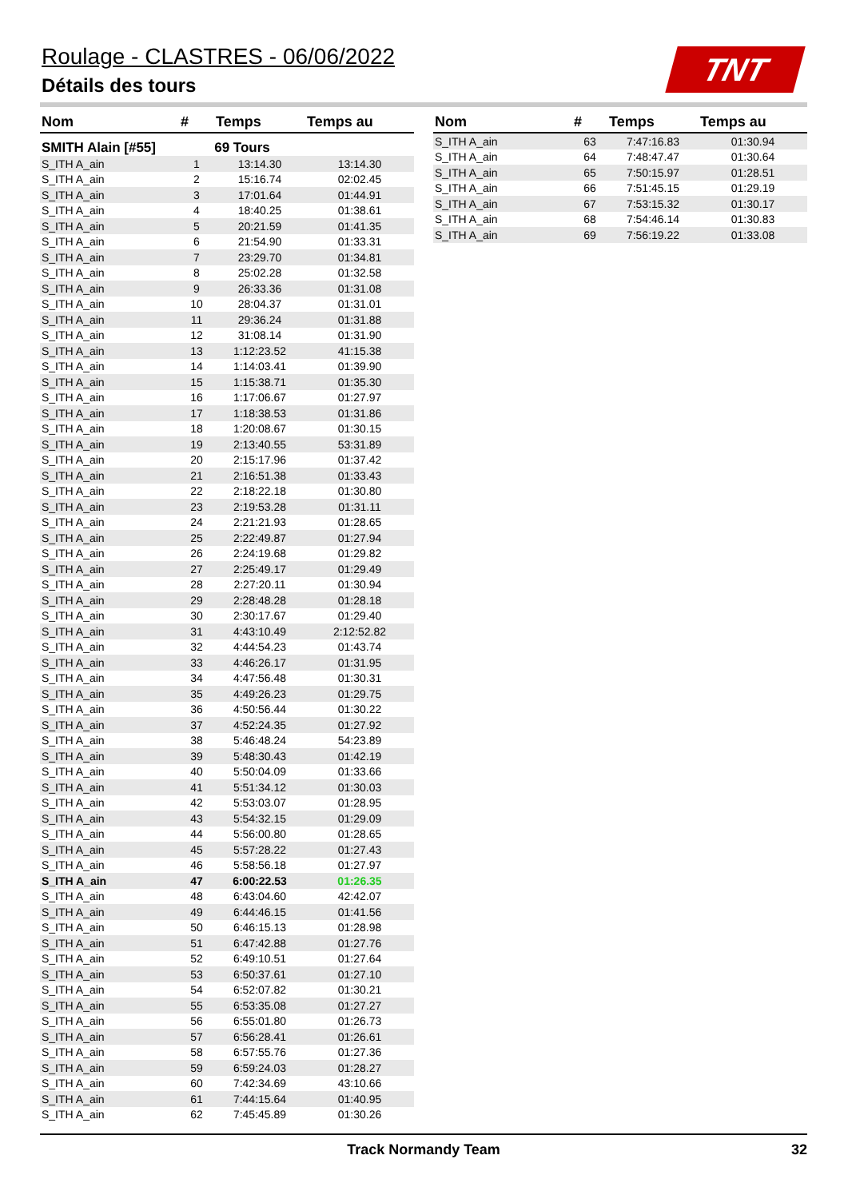Roulage - CLASTRES - 06/06/2022
Détails des tours
TNT
| Nom | # | Temps | Temps au |
| --- | --- | --- | --- |
| SMITH Alain [#55] | 69 Tours | | |
| S_ITH A_ain | 1 | 13:14.30 | 13:14.30 |
| S_ITH A_ain | 2 | 15:16.74 | 02:02.45 |
| S_ITH A_ain | 3 | 17:01.64 | 01:44.91 |
| S_ITH A_ain | 4 | 18:40.25 | 01:38.61 |
| S_ITH A_ain | 5 | 20:21.59 | 01:41.35 |
| S_ITH A_ain | 6 | 21:54.90 | 01:33.31 |
| S_ITH A_ain | 7 | 23:29.70 | 01:34.81 |
| S_ITH A_ain | 8 | 25:02.28 | 01:32.58 |
| S_ITH A_ain | 9 | 26:33.36 | 01:31.08 |
| S_ITH A_ain | 10 | 28:04.37 | 01:31.01 |
| S_ITH A_ain | 11 | 29:36.24 | 01:31.88 |
| S_ITH A_ain | 12 | 31:08.14 | 01:31.90 |
| S_ITH A_ain | 13 | 1:12:23.52 | 41:15.38 |
| S_ITH A_ain | 14 | 1:14:03.41 | 01:39.90 |
| S_ITH A_ain | 15 | 1:15:38.71 | 01:35.30 |
| S_ITH A_ain | 16 | 1:17:06.67 | 01:27.97 |
| S_ITH A_ain | 17 | 1:18:38.53 | 01:31.86 |
| S_ITH A_ain | 18 | 1:20:08.67 | 01:30.15 |
| S_ITH A_ain | 19 | 2:13:40.55 | 53:31.89 |
| S_ITH A_ain | 20 | 2:15:17.96 | 01:37.42 |
| S_ITH A_ain | 21 | 2:16:51.38 | 01:33.43 |
| S_ITH A_ain | 22 | 2:18:22.18 | 01:30.80 |
| S_ITH A_ain | 23 | 2:19:53.28 | 01:31.11 |
| S_ITH A_ain | 24 | 2:21:21.93 | 01:28.65 |
| S_ITH A_ain | 25 | 2:22:49.87 | 01:27.94 |
| S_ITH A_ain | 26 | 2:24:19.68 | 01:29.82 |
| S_ITH A_ain | 27 | 2:25:49.17 | 01:29.49 |
| S_ITH A_ain | 28 | 2:27:20.11 | 01:30.94 |
| S_ITH A_ain | 29 | 2:28:48.28 | 01:28.18 |
| S_ITH A_ain | 30 | 2:30:17.67 | 01:29.40 |
| S_ITH A_ain | 31 | 4:43:10.49 | 2:12:52.82 |
| S_ITH A_ain | 32 | 4:44:54.23 | 01:43.74 |
| S_ITH A_ain | 33 | 4:46:26.17 | 01:31.95 |
| S_ITH A_ain | 34 | 4:47:56.48 | 01:30.31 |
| S_ITH A_ain | 35 | 4:49:26.23 | 01:29.75 |
| S_ITH A_ain | 36 | 4:50:56.44 | 01:30.22 |
| S_ITH A_ain | 37 | 4:52:24.35 | 01:27.92 |
| S_ITH A_ain | 38 | 5:46:48.24 | 54:23.89 |
| S_ITH A_ain | 39 | 5:48:30.43 | 01:42.19 |
| S_ITH A_ain | 40 | 5:50:04.09 | 01:33.66 |
| S_ITH A_ain | 41 | 5:51:34.12 | 01:30.03 |
| S_ITH A_ain | 42 | 5:53:03.07 | 01:28.95 |
| S_ITH A_ain | 43 | 5:54:32.15 | 01:29.09 |
| S_ITH A_ain | 44 | 5:56:00.80 | 01:28.65 |
| S_ITH A_ain | 45 | 5:57:28.22 | 01:27.43 |
| S_ITH A_ain | 46 | 5:58:56.18 | 01:27.97 |
| S_ITH A_ain | 47 | 6:00:22.53 | 01:26.35 |
| S_ITH A_ain | 48 | 6:43:04.60 | 42:42.07 |
| S_ITH A_ain | 49 | 6:44:46.15 | 01:41.56 |
| S_ITH A_ain | 50 | 6:46:15.13 | 01:28.98 |
| S_ITH A_ain | 51 | 6:47:42.88 | 01:27.76 |
| S_ITH A_ain | 52 | 6:49:10.51 | 01:27.64 |
| S_ITH A_ain | 53 | 6:50:37.61 | 01:27.10 |
| S_ITH A_ain | 54 | 6:52:07.82 | 01:30.21 |
| S_ITH A_ain | 55 | 6:53:35.08 | 01:27.27 |
| S_ITH A_ain | 56 | 6:55:01.80 | 01:26.73 |
| S_ITH A_ain | 57 | 6:56:28.41 | 01:26.61 |
| S_ITH A_ain | 58 | 6:57:55.76 | 01:27.36 |
| S_ITH A_ain | 59 | 6:59:24.03 | 01:28.27 |
| S_ITH A_ain | 60 | 7:42:34.69 | 43:10.66 |
| S_ITH A_ain | 61 | 7:44:15.64 | 01:40.95 |
| S_ITH A_ain | 62 | 7:45:45.89 | 01:30.26 |
| Nom | # | Temps | Temps au |
| --- | --- | --- | --- |
| S_ITH A_ain | 63 | 7:47:16.83 | 01:30.94 |
| S_ITH A_ain | 64 | 7:48:47.47 | 01:30.64 |
| S_ITH A_ain | 65 | 7:50:15.97 | 01:28.51 |
| S_ITH A_ain | 66 | 7:51:45.15 | 01:29.19 |
| S_ITH A_ain | 67 | 7:53:15.32 | 01:30.17 |
| S_ITH A_ain | 68 | 7:54:46.14 | 01:30.83 |
| S_ITH A_ain | 69 | 7:56:19.22 | 01:33.08 |
Track Normandy Team 32